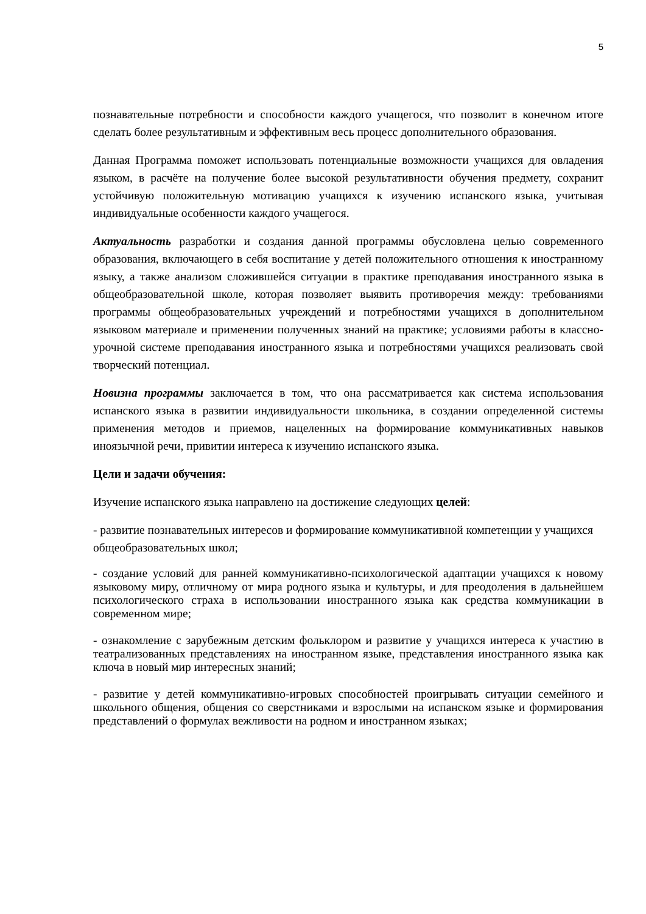5
познавательные потребности и способности каждого учащегося, что позволит в конечном итоге сделать более результативным и эффективным весь процесс дополнительного образования.
Данная Программа поможет использовать потенциальные возможности учащихся для овладения языком, в расчёте на получение более высокой результативности обучения предмету, сохранит устойчивую положительную мотивацию учащихся к изучению испанского языка, учитывая индивидуальные особенности каждого учащегося.
Актуальность разработки и создания данной программы обусловлена целью современного образования, включающего в себя воспитание у детей положительного отношения к иностранному языку, а также анализом сложившейся ситуации в практике преподавания иностранного языка в общеобразовательной школе, которая позволяет выявить противоречия между: требованиями программы общеобразовательных учреждений и потребностями учащихся в дополнительном языковом материале и применении полученных знаний на практике; условиями работы в классно-урочной системе преподавания иностранного языка и потребностями учащихся реализовать свой творческий потенциал.
Новизна программы заключается в том, что она рассматривается как система использования испанского языка в развитии индивидуальности школьника, в создании определенной системы применения методов и приемов, нацеленных на формирование коммуникативных навыков иноязычной речи, привитии интереса к изучению испанского языка.
Цели и задачи обучения:
Изучение испанского языка направлено на достижение следующих целей:
- развитие познавательных интересов и формирование коммуникативной компетенции у учащихся общеобразовательных школ;
- создание условий для ранней коммуникативно-психологической адаптации учащихся к новому языковому миру, отличному от мира родного языка и культуры, и для преодоления в дальнейшем психологического страха в использовании иностранного языка как средства коммуникации в современном мире;
- ознакомление с зарубежным детским фольклором и развитие у учащихся интереса к участию в театрализованных представлениях на иностранном языке, представления иностранного языка как ключа в новый мир интересных знаний;
- развитие у детей коммуникативно-игровых способностей проигрывать ситуации семейного и школьного общения, общения со сверстниками и взрослыми на испанском языке и формирования представлений о формулах вежливости на родном и иностранном языках;